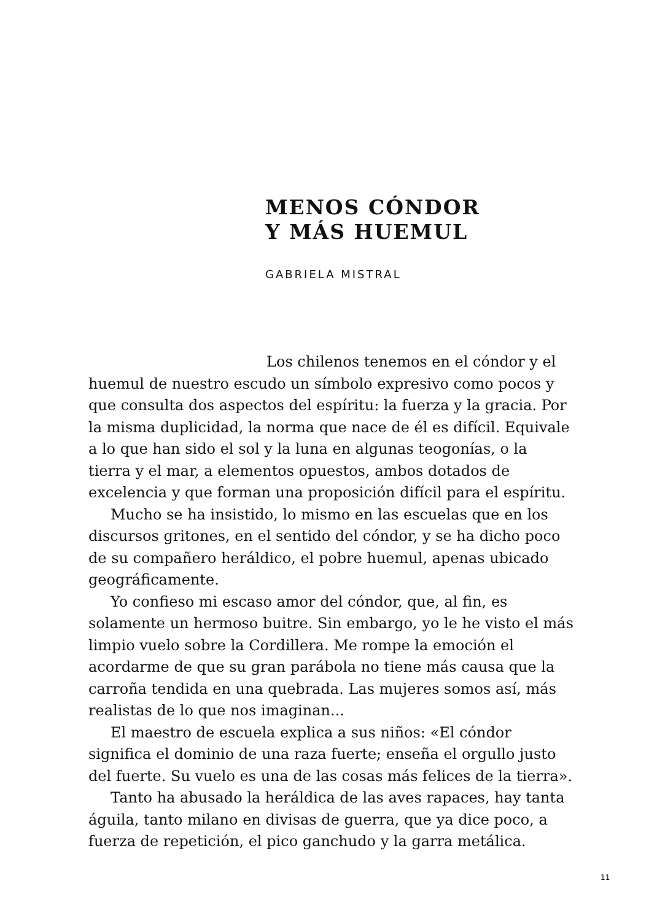MENOS CÓNDOR
Y MÁS HUEMUL
GABRIELA MISTRAL
Los chilenos tenemos en el cóndor y el huemul de nuestro escudo un símbolo expresivo como pocos y que consulta dos aspectos del espíritu: la fuerza y la gracia. Por la misma duplicidad, la norma que nace de él es difícil. Equivale a lo que han sido el sol y la luna en algunas teogonías, o la tierra y el mar, a elementos opuestos, ambos dotados de excelencia y que forman una proposición difícil para el espíritu.
Mucho se ha insistido, lo mismo en las escuelas que en los discursos gritones, en el sentido del cóndor, y se ha dicho poco de su compañero heráldico, el pobre huemul, apenas ubicado geográficamente.
Yo confieso mi escaso amor del cóndor, que, al fin, es solamente un hermoso buitre. Sin embargo, yo le he visto el más limpio vuelo sobre la Cordillera. Me rompe la emoción el acordarme de que su gran parábola no tiene más causa que la carroña tendida en una quebrada. Las mujeres somos así, más realistas de lo que nos imaginan...
El maestro de escuela explica a sus niños: «El cóndor significa el dominio de una raza fuerte; enseña el orgullo justo del fuerte. Su vuelo es una de las cosas más felices de la tierra».
Tanto ha abusado la heráldica de las aves rapaces, hay tanta águila, tanto milano en divisas de guerra, que ya dice poco, a fuerza de repetición, el pico ganchudo y la garra metálica.
11